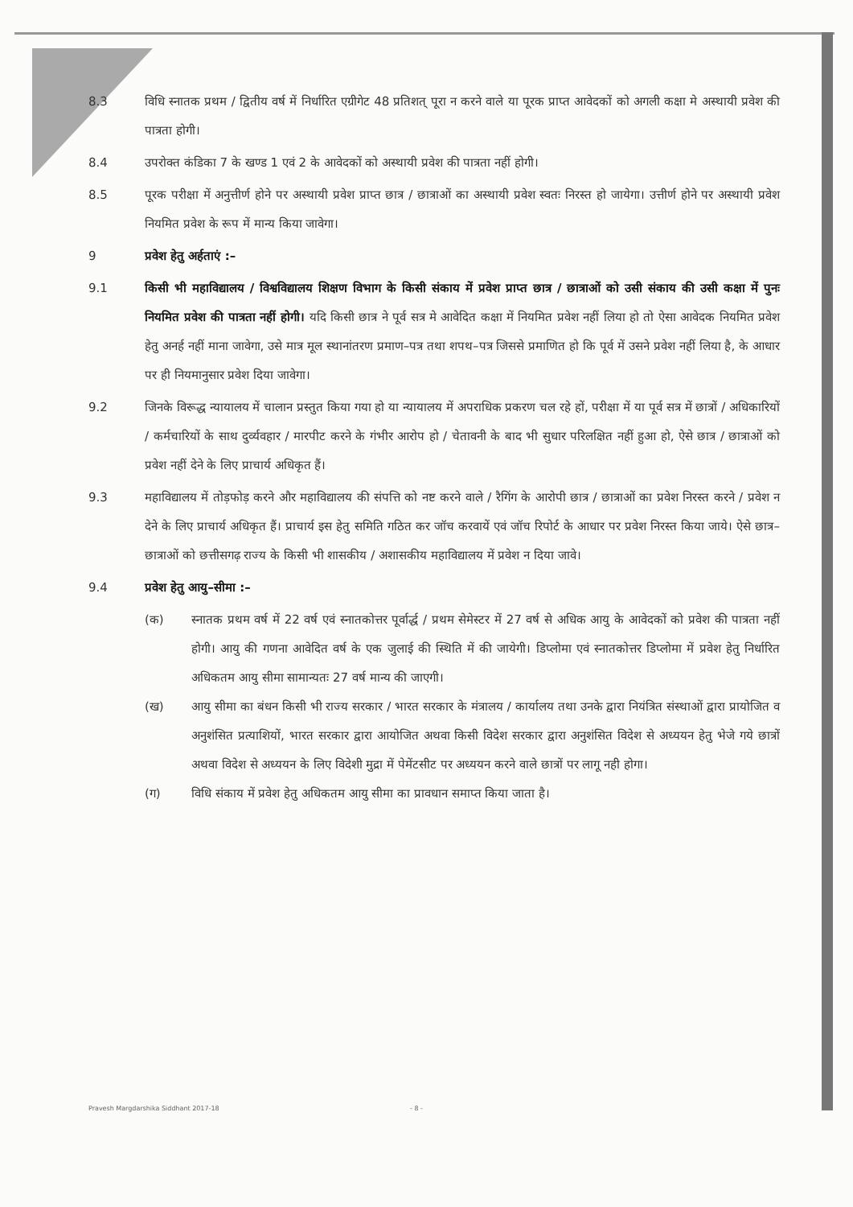8.3 विधि स्नातक प्रथम / द्वितीय वर्ष में निर्धारित एग्रीगेट 48 प्रतिशत् पूरा न करने वाले या पूरक प्राप्त आवेदकों को अगली कक्षा मे अस्थायी प्रवेश की पात्रता होगी।
8.4 उपरोक्त कंडिका 7 के खण्ड 1 एवं 2 के आवेदकों को अस्थायी प्रवेश की पात्रता नहीं होगी।
8.5 पूरक परीक्षा में अनुत्तीर्ण होने पर अस्थायी प्रवेश प्राप्त छात्र / छात्राओं का अस्थायी प्रवेश स्वतः निरस्त हो जायेगा। उत्तीर्ण होने पर अस्थायी प्रवेश नियमित प्रवेश के रूप में मान्य किया जावेगा।
9 प्रवेश हेतु अर्हताएं :–
9.1 किसी भी महाविद्यालय / विश्वविद्यालय शिक्षण विभाग के किसी संकाय में प्रवेश प्राप्त छात्र / छात्राओं को उसी संकाय की उसी कक्षा में पुनः नियमित प्रवेश की पात्रता नहीं होगी। यदि किसी छात्र ने पूर्व सत्र मे आवेदित कक्षा में नियमित प्रवेश नहीं लिया हो तो ऐसा आवेदक नियमित प्रवेश हेतु अनर्ह नहीं माना जावेगा, उसे मात्र मूल स्थानांतरण प्रमाण–पत्र तथा शपथ–पत्र जिससे प्रमाणित हो कि पूर्व में उसने प्रवेश नहीं लिया है, के आधार पर ही नियमानुसार प्रवेश दिया जावेगा।
9.2 जिनके विरूद्ध न्यायालय में चालान प्रस्तुत किया गया हो या न्यायालय में अपराधिक प्रकरण चल रहे हों, परीक्षा में या पूर्व सत्र में छात्रों / अधिकारियों / कर्मचारियों के साथ दुर्व्यवहार / मारपीट करने के गंभीर आरोप हो / चेतावनी के बाद भी सुधार परिलक्षित नहीं हुआ हो, ऐसे छात्र / छात्राओं को प्रवेश नहीं देने के लिए प्राचार्य अधिकृत हैं।
9.3 महाविद्यालय में तोड़फोड़ करने और महाविद्यालय की संपत्ति को नष्ट करने वाले / रैगिंग के आरोपी छात्र / छात्राओं का प्रवेश निरस्त करने / प्रवेश न देने के लिए प्राचार्य अधिकृत हैं। प्राचार्य इस हेतु समिति गठित कर जॉच करवायें एवं जॉच रिपोर्ट के आधार पर प्रवेश निरस्त किया जाये। ऐसे छात्र–छात्राओं को छत्तीसगढ़ राज्य के किसी भी शासकीय / अशासकीय महाविद्यालय में प्रवेश न दिया जावे।
9.4 प्रवेश हेतु आयु–सीमा :–
(क) स्नातक प्रथम वर्ष में 22 वर्ष एवं स्नातकोत्तर पूर्वार्द्ध / प्रथम सेमेस्टर में 27 वर्ष से अधिक आयु के आवेदकों को प्रवेश की पात्रता नहीं होगी। आयु की गणना आवेदित वर्ष के एक जुलाई की स्थिति में की जायेगी। डिप्लोमा एवं स्नातकोत्तर डिप्लोमा में प्रवेश हेतु निर्धारित अधिकतम आयु सीमा सामान्यतः 27 वर्ष मान्य की जाएगी।
(ख) आयु सीमा का बंधन किसी भी राज्य सरकार / भारत सरकार के मंत्रालय / कार्यालय तथा उनके द्वारा नियंत्रित संस्थाओं द्वारा प्रायोजित व अनुशंसित प्रत्याशियों, भारत सरकार द्वारा आयोजित अथवा किसी विदेश सरकार द्वारा अनुशंसित विदेश से अध्ययन हेतु भेजे गये छात्रों अथवा विदेश से अध्ययन के लिए विदेशी मुद्रा में पेमेंटसीट पर अध्ययन करने वाले छात्रों पर लागू नही होगा।
(ग) विधि संकाय में प्रवेश हेतु अधिकतम आयु सीमा का प्रावधान समाप्त किया जाता है।
Pravesh Margdarshika Siddhant 2017-18 - 8 -